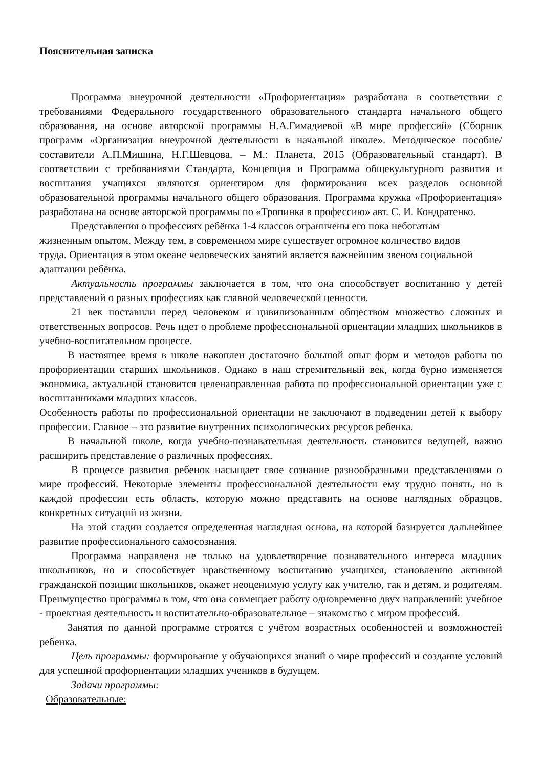Пояснительная записка
Программа внеурочной деятельности «Профориентация» разработана в соответствии с требованиями Федерального государственного образовательного стандарта начального общего образования, на основе авторской программы Н.А.Гимадиевой «В мире профессий» (Сборник программ «Организация внеурочной деятельности в начальной школе». Методическое пособие/ составители А.П.Мишина, Н.Г.Шевцова. – М.: Планета, 2015 (Образовательный стандарт). В соответствии с требованиями Стандарта, Концепция и Программа общекультурного развития и воспитания учащихся являются ориентиром для формирования всех разделов основной образовательной программы начального общего образования. Программа кружка «Профориентация» разработана на основе авторской программы по «Тропинка в профессию» авт. С. И. Кондратенко.
Представления о профессиях ребёнка 1-4 классов ограничены его пока небогатым
жизненным опытом. Между тем, в современном мире существует огромное количество видов
труда. Ориентация в этом океане человеческих занятий является важнейшим звеном социальной
адаптации ребёнка.
Актуальность программы заключается в том, что она способствует воспитанию у детей представлений о разных профессиях как главной человеческой ценности.
21 век поставили перед человеком и цивилизованным обществом множество сложных и ответственных вопросов. Речь идет о проблеме профессиональной ориентации младших школьников в учебно-воспитательном процессе.
В настоящее время в школе накоплен достаточно большой опыт форм и методов работы по профориентации старших школьников. Однако в наш стремительный век, когда бурно изменяется экономика, актуальной становится целенаправленная работа по профессиональной ориентации уже с воспитанниками младших классов.
Особенность работы по профессиональной ориентации не заключают в подведении детей к выбору профессии. Главное – это развитие внутренних психологических ресурсов ребенка.
В начальной школе, когда учебно-познавательная деятельность становится ведущей, важно расширить представление о различных профессиях.
В процессе развития ребенок насыщает свое сознание разнообразными представлениями о мире профессий. Некоторые элементы профессиональной деятельности ему трудно понять, но в каждой профессии есть область, которую можно представить на основе наглядных образцов, конкретных ситуаций из жизни.
На этой стадии создается определенная наглядная основа, на которой базируется дальнейшее развитие профессионального самосознания.
Программа направлена не только на удовлетворение познавательного интереса младших школьников, но и способствует нравственному воспитанию учащихся, становлению активной гражданской позиции школьников, окажет неоценимую услугу как учителю, так и детям, и родителям. Преимущество программы в том, что она совмещает работу одновременно двух направлений: учебное - проектная деятельность и воспитательно-образовательное – знакомство с миром профессий.
Занятия по данной программе строятся с учётом возрастных особенностей и возможностей ребенка.
Цель программы: формирование у обучающихся знаний о мире профессий и создание условий для успешной профориентации младших учеников в будущем.
Задачи программы:
Образовательные: